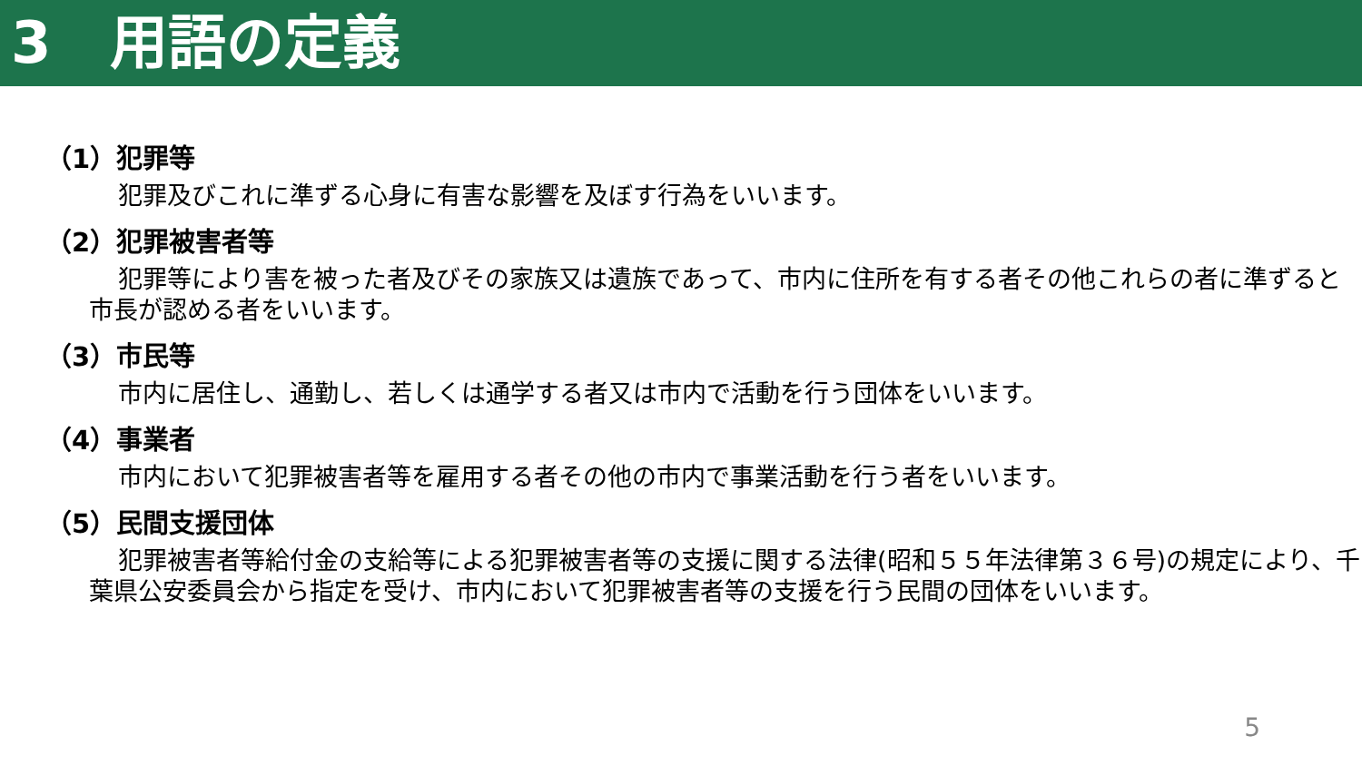3　用語の定義
（1）犯罪等
犯罪及びこれに準ずる心身に有害な影響を及ぼす行為をいいます。
（2）犯罪被害者等
犯罪等により害を被った者及びその家族又は遺族であって、市内に住所を有する者その他これらの者に準ずると市長が認める者をいいます。
（3）市民等
市内に居住し、通勤し、若しくは通学する者又は市内で活動を行う団体をいいます。
（4）事業者
市内において犯罪被害者等を雇用する者その他の市内で事業活動を行う者をいいます。
（5）民間支援団体
犯罪被害者等給付金の支給等による犯罪被害者等の支援に関する法律(昭和５５年法律第３６号)の規定により、千葉県公安委員会から指定を受け、市内において犯罪被害者等の支援を行う民間の団体をいいます。
5